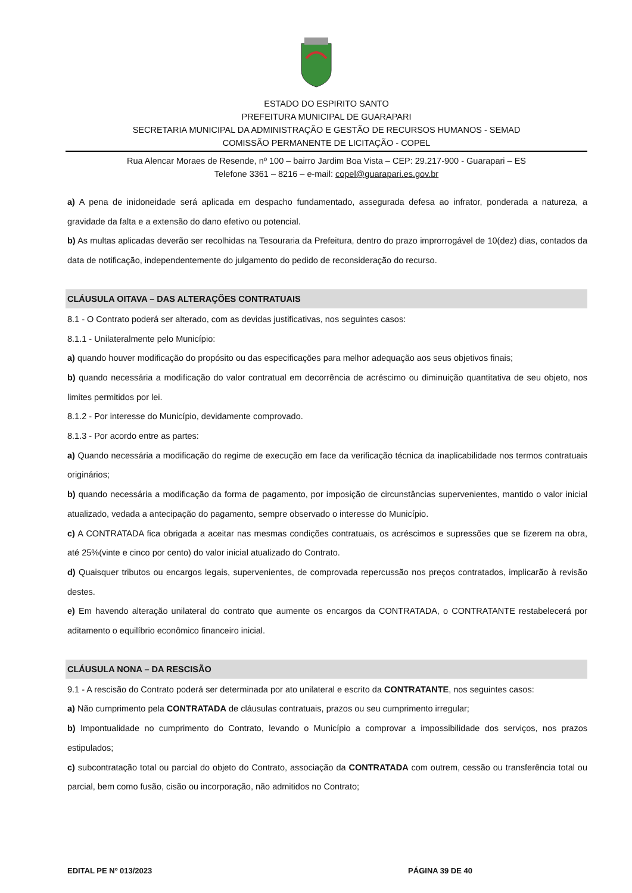ESTADO DO ESPIRITO SANTO
PREFEITURA MUNICIPAL DE GUARAPARI
SECRETARIA MUNICIPAL DA ADMINISTRAÇÃO E GESTÃO DE RECURSOS HUMANOS - SEMAD
COMISSÃO PERMANENTE DE LICITAÇÃO - COPEL
Rua Alencar Moraes de Resende, nº 100 – bairro Jardim Boa Vista – CEP: 29.217-900 - Guarapari – ES
Telefone 3361 – 8216 – e-mail: copel@guarapari.es.gov.br
a) A pena de inidoneidade será aplicada em despacho fundamentado, assegurada defesa ao infrator, ponderada a natureza, a gravidade da falta e a extensão do dano efetivo ou potencial.
b) As multas aplicadas deverão ser recolhidas na Tesouraria da Prefeitura, dentro do prazo improrrogável de 10(dez) dias, contados da data de notificação, independentemente do julgamento do pedido de reconsideração do recurso.
CLÁUSULA OITAVA – DAS ALTERAÇÕES CONTRATUAIS
8.1 - O Contrato poderá ser alterado, com as devidas justificativas, nos seguintes casos:
8.1.1 - Unilateralmente pelo Município:
a) quando houver modificação do propósito ou das especificações para melhor adequação aos seus objetivos finais;
b) quando necessária a modificação do valor contratual em decorrência de acréscimo ou diminuição quantitativa de seu objeto, nos limites permitidos por lei.
8.1.2 - Por interesse do Município, devidamente comprovado.
8.1.3 - Por acordo entre as partes:
a) Quando necessária a modificação do regime de execução em face da verificação técnica da inaplicabilidade nos termos contratuais originários;
b) quando necessária a modificação da forma de pagamento, por imposição de circunstâncias supervenientes, mantido o valor inicial atualizado, vedada a antecipação do pagamento, sempre observado o interesse do Município.
c) A CONTRATADA fica obrigada a aceitar nas mesmas condições contratuais, os acréscimos e supressões que se fizerem na obra, até 25%(vinte e cinco por cento) do valor inicial atualizado do Contrato.
d) Quaisquer tributos ou encargos legais, supervenientes, de comprovada repercussão nos preços contratados, implicarão à revisão destes.
e) Em havendo alteração unilateral do contrato que aumente os encargos da CONTRATADA, o CONTRATANTE restabelecerá por aditamento o equilíbrio econômico financeiro inicial.
CLÁUSULA NONA – DA RESCISÃO
9.1 - A rescisão do Contrato poderá ser determinada por ato unilateral e escrito da CONTRATANTE, nos seguintes casos:
a) Não cumprimento pela CONTRATADA de cláusulas contratuais, prazos ou seu cumprimento irregular;
b) Impontualidade no cumprimento do Contrato, levando o Município a comprovar a impossibilidade dos serviços, nos prazos estipulados;
c) subcontratação total ou parcial do objeto do Contrato, associação da CONTRATADA com outrem, cessão ou transferência total ou parcial, bem como fusão, cisão ou incorporação, não admitidos no Contrato;
EDITAL PE Nº 013/2023 PÁGINA 39 DE 40